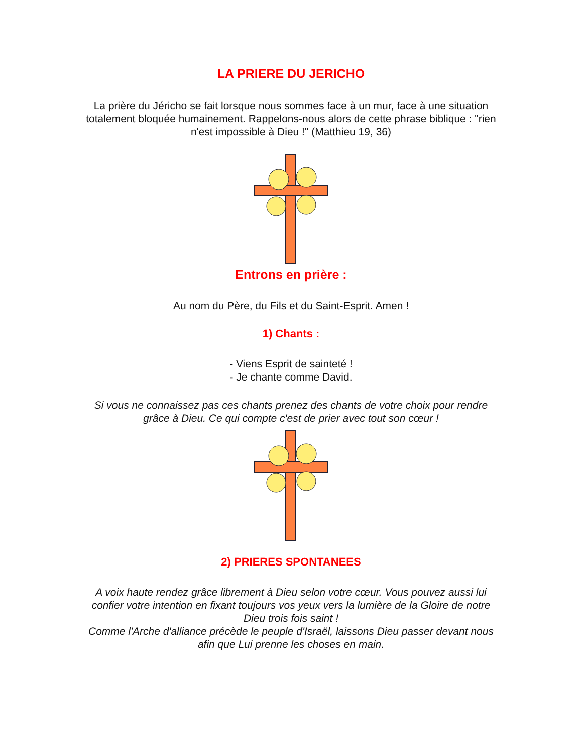LA PRIERE DU JERICHO
La prière du Jéricho se fait lorsque nous sommes face à un mur, face à une situation totalement bloquée humainement. Rappelons-nous alors de cette phrase biblique : "rien n'est impossible à Dieu !" (Matthieu 19, 36)
Entrons en prière :
Au nom du Père, du Fils et du Saint-Esprit. Amen !
1) Chants :
- Viens Esprit de sainteté !
- Je chante comme David.
Si vous ne connaissez pas ces chants prenez des chants de votre choix pour rendre grâce à Dieu. Ce qui compte c'est de prier avec tout son cœur !
2) PRIERES SPONTANEES
A voix haute rendez grâce librement à Dieu selon votre cœur. Vous pouvez aussi lui confier votre intention en fixant toujours vos yeux vers la lumière de la Gloire de notre Dieu trois fois saint !
Comme l'Arche d'alliance précède le peuple d'Israël, laissons Dieu passer devant nous afin que Lui prenne les choses en main.